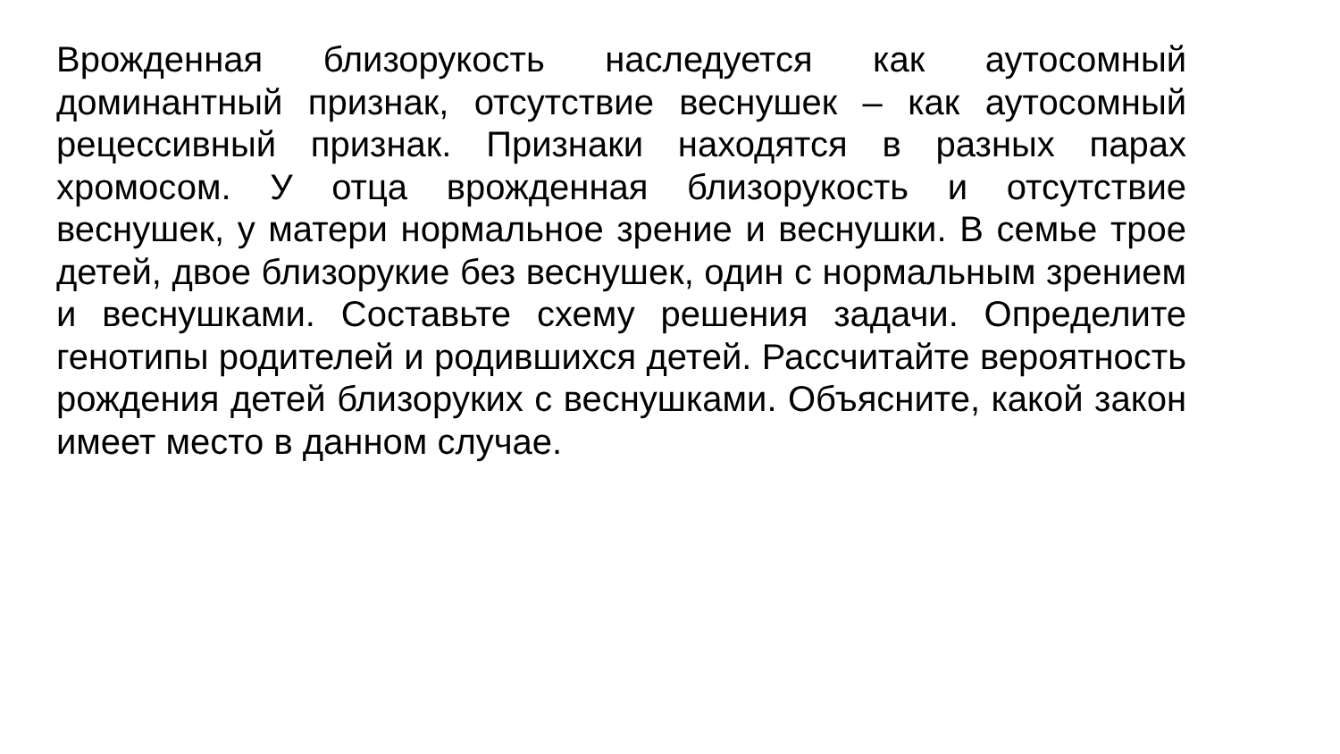Врожденная близорукость наследуется как аутосомный доминантный признак, отсутствие веснушек – как аутосомный рецессивный признак. Признаки находятся в разных парах хромосом. У отца врожденная близорукость и отсутствие веснушек, у матери нормальное зрение и веснушки. В семье трое детей, двое близорукие без веснушек, один с нормальным зрением и веснушками. Составьте схему решения задачи. Определите генотипы родителей и родившихся детей. Рассчитайте вероятность рождения детей близоруких с веснушками. Объясните, какой закон имеет место в данном случае.